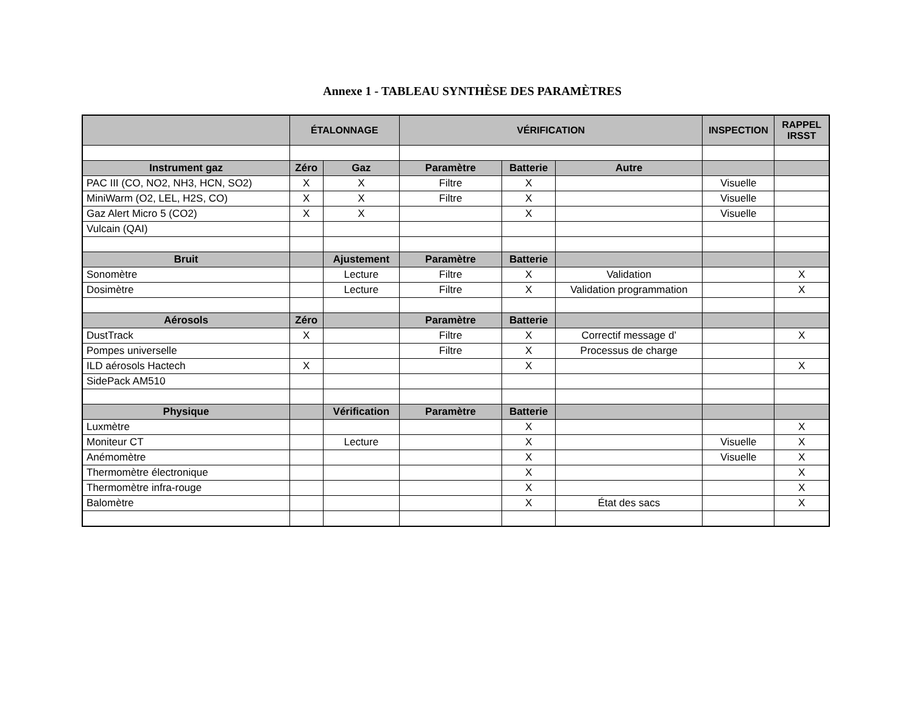Annexe 1 - TABLEAU SYNTHÈSE DES PARAMÈTRES
| | ÉTALONNAGE | | VÉRIFICATION | | | INSPECTION | RAPPEL IRSST |
| --- | --- | --- | --- | --- | --- | --- | --- |
| Instrument gaz | Zéro | Gaz | Paramètre | Batterie | Autre | | |
| PAC III (CO, NO2, NH3, HCN, SO2) | X | X | Filtre | X | | Visuelle | |
| MiniWarm (O2, LEL, H2S, CO) | X | X | Filtre | X | | Visuelle | |
| Gaz Alert Micro 5 (CO2) | X | X | | X | | Visuelle | |
| Vulcain (QAI) | | | | | | | |
| Bruit | | Ajustement | Paramètre | Batterie | | | |
| Sonomètre | | Lecture | Filtre | X | Validation | | X |
| Dosimètre | | Lecture | Filtre | X | Validation programmation | | X |
| Aérosols | Zéro | | Paramètre | Batterie | | | |
| DustTrack | X | | Filtre | X | Correctif message d’ | | X |
| Pompes universelle | | | Filtre | X | Processus de charge | | |
| ILD aérosols Hactech | X | | | X | | | X |
| SidePack AM510 | | | | | | | |
| Physique | | Vérification | Paramètre | Batterie | | | |
| Luxmètre | | | | X | | | X |
| Moniteur CT | | Lecture | | X | | Visuelle | X |
| Anémomètre | | | | X | | Visuelle | X |
| Thermomètre électronique | | | | X | | | X |
| Thermomètre infra-rouge | | | | X | | | X |
| Balomètre | | | | X | État des sacs | | X |